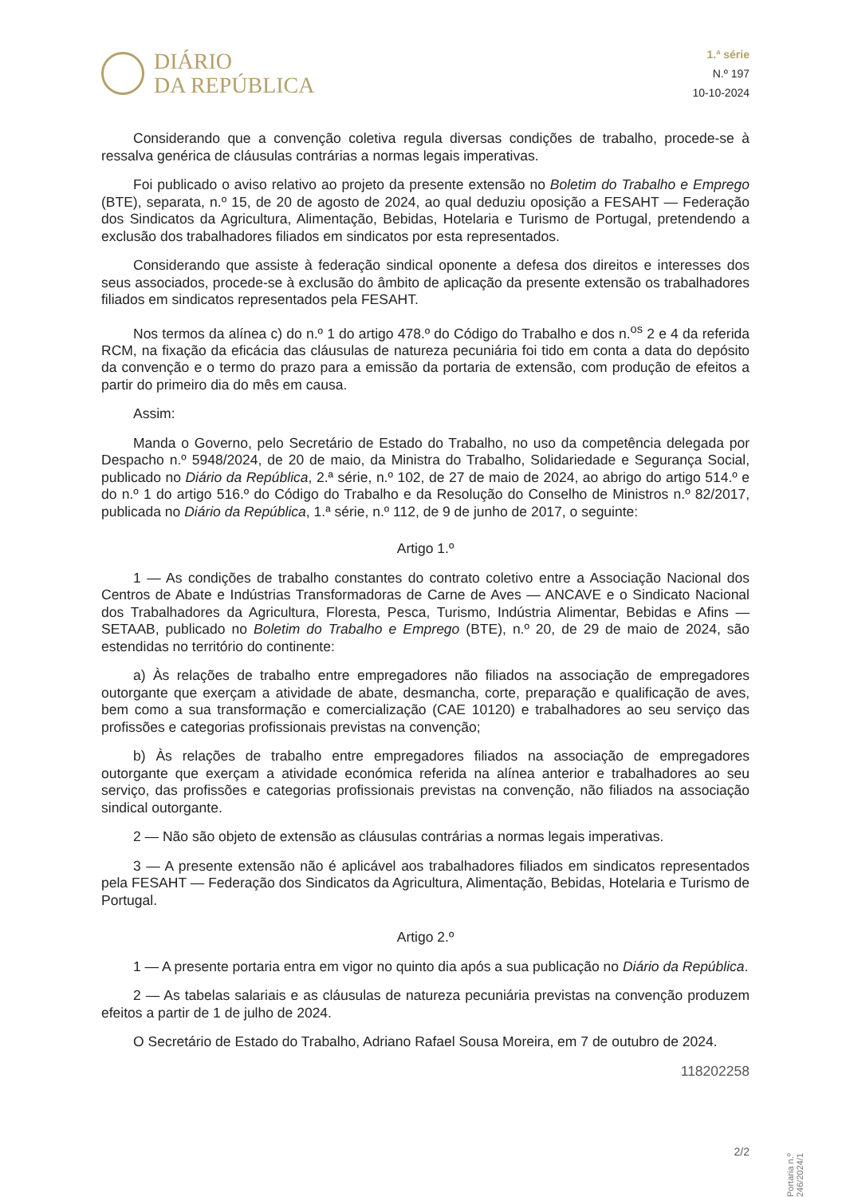DIÁRIO
DA REPÚBLICA
1.ª série
N.º 197
10-10-2024
Considerando que a convenção coletiva regula diversas condições de trabalho, procede-se à ressalva genérica de cláusulas contrárias a normas legais imperativas.
Foi publicado o aviso relativo ao projeto da presente extensão no Boletim do Trabalho e Emprego (BTE), separata, n.º 15, de 20 de agosto de 2024, ao qual deduziu oposição a FESAHT — Federação dos Sindicatos da Agricultura, Alimentação, Bebidas, Hotelaria e Turismo de Portugal, pretendendo a exclusão dos trabalhadores filiados em sindicatos por esta representados.
Considerando que assiste à federação sindical oponente a defesa dos direitos e interesses dos seus associados, procede-se à exclusão do âmbito de aplicação da presente extensão os trabalhadores filiados em sindicatos representados pela FESAHT.
Nos termos da alínea c) do n.º 1 do artigo 478.º do Código do Trabalho e dos n.<sup>os</sup> 2 e 4 da referida RCM, na fixação da eficácia das cláusulas de natureza pecuniária foi tido em conta a data do depósito da convenção e o termo do prazo para a emissão da portaria de extensão, com produção de efeitos a partir do primeiro dia do mês em causa.
Assim:
Manda o Governo, pelo Secretário de Estado do Trabalho, no uso da competência delegada por Despacho n.º 5948/2024, de 20 de maio, da Ministra do Trabalho, Solidariedade e Segurança Social, publicado no Diário da República, 2.ª série, n.º 102, de 27 de maio de 2024, ao abrigo do artigo 514.º e do n.º 1 do artigo 516.º do Código do Trabalho e da Resolução do Conselho de Ministros n.º 82/2017, publicada no Diário da República, 1.ª série, n.º 112, de 9 de junho de 2017, o seguinte:
Artigo 1.º
1 — As condições de trabalho constantes do contrato coletivo entre a Associação Nacional dos Centros de Abate e Indústrias Transformadoras de Carne de Aves — ANCAVE e o Sindicato Nacional dos Trabalhadores da Agricultura, Floresta, Pesca, Turismo, Indústria Alimentar, Bebidas e Afins — SETAAB, publicado no Boletim do Trabalho e Emprego (BTE), n.º 20, de 29 de maio de 2024, são estendidas no território do continente:
a) Às relações de trabalho entre empregadores não filiados na associação de empregadores outorgante que exerçam a atividade de abate, desmancha, corte, preparação e qualificação de aves, bem como a sua transformação e comercialização (CAE 10120) e trabalhadores ao seu serviço das profissões e categorias profissionais previstas na convenção;
b) Às relações de trabalho entre empregadores filiados na associação de empregadores outorgante que exerçam a atividade económica referida na alínea anterior e trabalhadores ao seu serviço, das profissões e categorias profissionais previstas na convenção, não filiados na associação sindical outorgante.
2 — Não são objeto de extensão as cláusulas contrárias a normas legais imperativas.
3 — A presente extensão não é aplicável aos trabalhadores filiados em sindicatos representados pela FESAHT — Federação dos Sindicatos da Agricultura, Alimentação, Bebidas, Hotelaria e Turismo de Portugal.
Artigo 2.º
1 — A presente portaria entra em vigor no quinto dia após a sua publicação no Diário da República.
2 — As tabelas salariais e as cláusulas de natureza pecuniária previstas na convenção produzem efeitos a partir de 1 de julho de 2024.
O Secretário de Estado do Trabalho, Adriano Rafael Sousa Moreira, em 7 de outubro de 2024.
118202258
Portaria n.º 246/2024/1
2/2